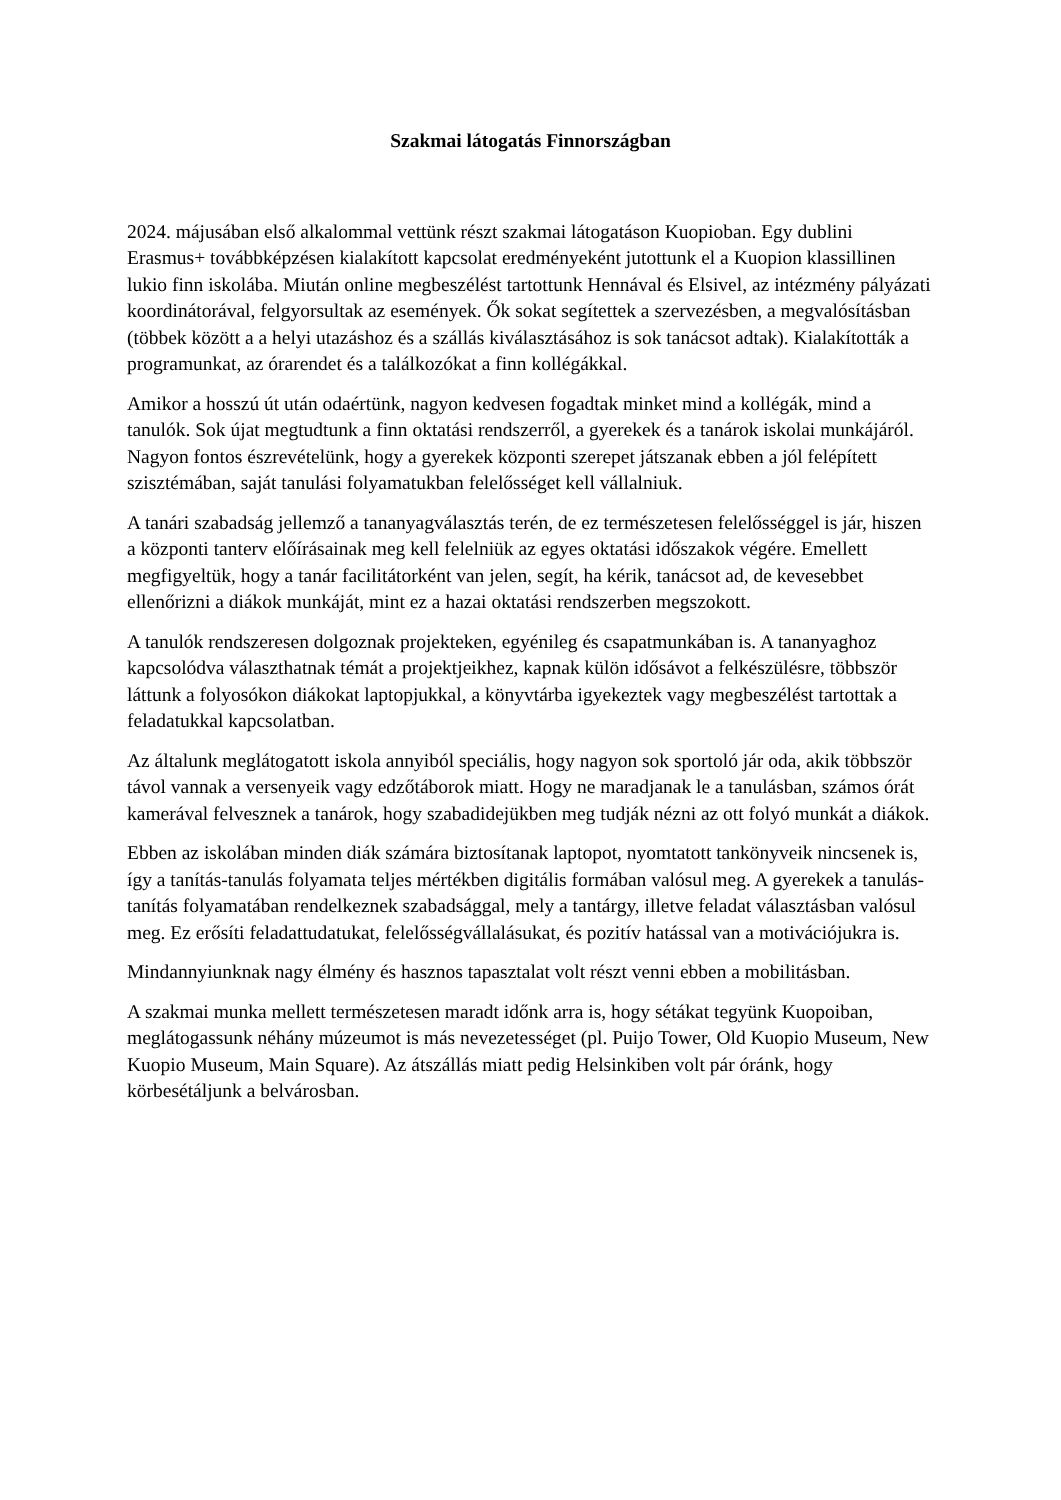Szakmai látogatás Finnországban
2024. májusában első alkalommal vettünk részt szakmai látogatáson Kuopioban. Egy dublini Erasmus+ továbbképzésen kialakított kapcsolat eredményeként jutottunk el a Kuopion klassillinen lukio finn iskolába. Miután online megbeszélést tartottunk Hennával és Elsivel, az intézmény pályázati koordinátorával, felgyorsultak az események. Ők sokat segítettek a szervezésben, a megvalósításban (többek között a a helyi utazáshoz és a szállás kiválasztásához is sok tanácsot adtak). Kialakították a programunkat, az órarendet és a találkozókat a finn kollégákkal.
Amikor a hosszú út után odaértünk, nagyon kedvesen fogadtak minket mind a kollégák, mind a tanulók. Sok újat megtudtunk a finn oktatási rendszerről, a gyerekek és a tanárok iskolai munkájáról. Nagyon fontos észrevételünk, hogy a gyerekek központi szerepet játszanak ebben a jól felépített szisztémában, saját tanulási folyamatukban felelősséget kell vállalniuk.
A tanári szabadság jellemző a tananyagválasztás terén, de ez természetesen felelősséggel is jár, hiszen a központi tanterv előírásainak meg kell felelniük az egyes oktatási időszakok végére. Emellett megfigyeltük, hogy a tanár facilitátorként van jelen, segít, ha kérik, tanácsot ad, de kevesebbet ellenőrizni a diákok munkáját, mint ez a hazai oktatási rendszerben megszokott.
A tanulók rendszeresen dolgoznak projekteken, egyénileg és csapatmunkában is. A tananyaghoz kapcsolódva választhatnak témát a projektjeikhez, kapnak külön idősávot a felkészülésre, többször láttunk a folyosókon diákokat laptopjukkal, a könyvtárba igyekeztek vagy megbeszélést tartottak a feladatukkal kapcsolatban.
Az általunk meglátogatott iskola annyiból speciális, hogy nagyon sok sportoló jár oda, akik többször távol vannak a versenyeik vagy edzőtáborok miatt. Hogy ne maradjanak le a tanulásban, számos órát kamerával felvesznek a tanárok, hogy szabadidejükben meg tudják nézni az ott folyó munkát a diákok.
Ebben az iskolában minden diák számára biztosítanak laptopot, nyomtatott tankönyveik nincsenek is, így a tanítás-tanulás folyamata teljes mértékben digitális formában valósul meg. A gyerekek a tanulás-tanítás folyamatában rendelkeznek szabadsággal, mely a tantárgy, illetve feladat választásban valósul meg. Ez erősíti feladattudatukat, felelősségvállalásukat, és pozitív hatással van a motivációjukra is.
Mindannyiunknak nagy élmény és hasznos tapasztalat volt részt venni ebben a mobilitásban.
A szakmai munka mellett természetesen maradt időnk arra is, hogy sétákat tegyünk Kuopoiban, meglátogassunk néhány múzeumot is más nevezetességet (pl. Puijo Tower, Old Kuopio Museum, New Kuopio Museum, Main Square). Az átszállás miatt pedig Helsinkiben volt pár óránk, hogy körbesétáljunk a belvárosban.